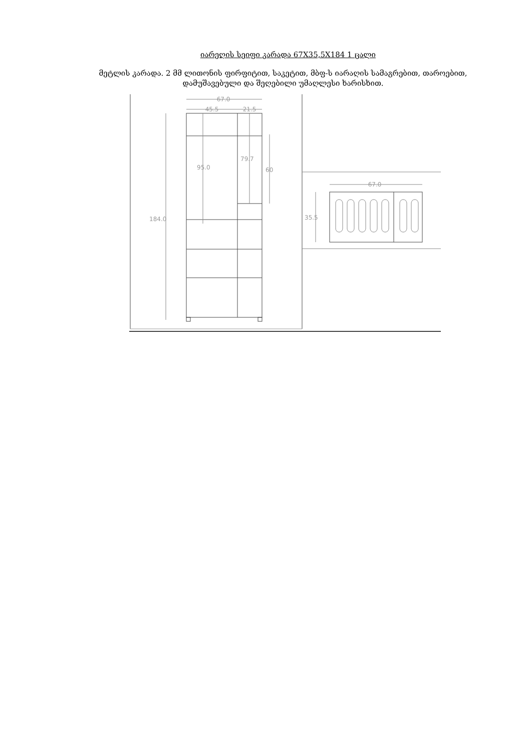იარეღის სეიფი კარადა 67X35,5X184 1 ცალი
მეტლის კარადა. 2 მმ ლითონის ფირფიტით, საკეტით, მბფ-ს იარაღის სამაგრებით, თაროებით, დამუშავებული და შეღებილი უმაღლესი ხარისხით.
67.0
45.5
21.5
184.0
95.0
79.7
60
67.0
35.5